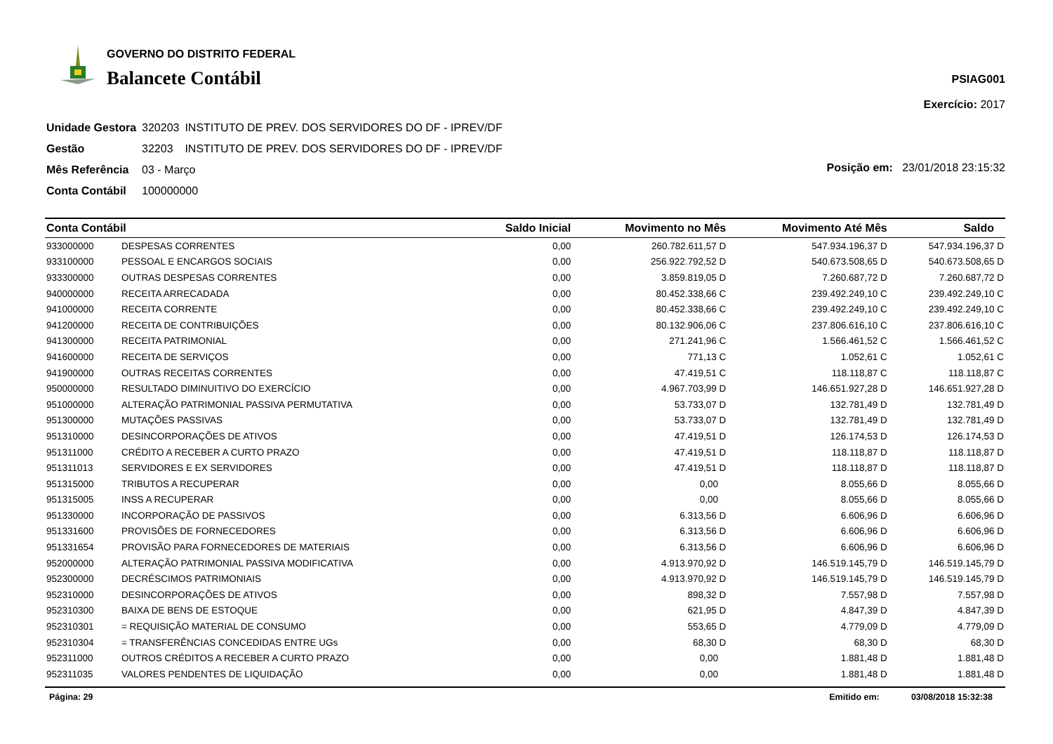GOVERNO DO DISTRITO FEDERAL
Balancete Contábil
PSIAG001
Exercício: 2017
| Unidade Gestora | 320203 | INSTITUTO DE PREV. DOS SERVIDORES DO DF - IPREV/DF |
| Gestão | 32203 | INSTITUTO DE PREV. DOS SERVIDORES DO DF - IPREV/DF |
| Mês Referência | 03 - Março | |
| Conta Contábil | 100000000 | |
Posição em: 23/01/2018 23:15:32
| Conta Contábil | | Saldo Inicial | Movimento no Mês | Movimento Até Mês | Saldo |
| --- | --- | --- | --- | --- | --- |
| 933000000 | DESPESAS CORRENTES | 0,00 | 260.782.611,57 D | 547.934.196,37 D | 547.934.196,37 D |
| 933100000 | PESSOAL E ENCARGOS SOCIAIS | 0,00 | 256.922.792,52 D | 540.673.508,65 D | 540.673.508,65 D |
| 933300000 | OUTRAS DESPESAS CORRENTES | 0,00 | 3.859.819,05 D | 7.260.687,72 D | 7.260.687,72 D |
| 940000000 | RECEITA ARRECADADA | 0,00 | 80.452.338,66 C | 239.492.249,10 C | 239.492.249,10 C |
| 941000000 | RECEITA CORRENTE | 0,00 | 80.452.338,66 C | 239.492.249,10 C | 239.492.249,10 C |
| 941200000 | RECEITA DE CONTRIBUIÇÕES | 0,00 | 80.132.906,06 C | 237.806.616,10 C | 237.806.616,10 C |
| 941300000 | RECEITA PATRIMONIAL | 0,00 | 271.241,96 C | 1.566.461,52 C | 1.566.461,52 C |
| 941600000 | RECEITA DE SERVIÇOS | 0,00 | 771,13 C | 1.052,61 C | 1.052,61 C |
| 941900000 | OUTRAS RECEITAS CORRENTES | 0,00 | 47.419,51 C | 118.118,87 C | 118.118,87 C |
| 950000000 | RESULTADO DIMINUITIVO DO EXERCÍCIO | 0,00 | 4.967.703,99 D | 146.651.927,28 D | 146.651.927,28 D |
| 951000000 | ALTERAÇÃO PATRIMONIAL PASSIVA PERMUTATIVA | 0,00 | 53.733,07 D | 132.781,49 D | 132.781,49 D |
| 951300000 | MUTAÇÕES PASSIVAS | 0,00 | 53.733,07 D | 132.781,49 D | 132.781,49 D |
| 951310000 | DESINCORPORAÇÕES DE ATIVOS | 0,00 | 47.419,51 D | 126.174,53 D | 126.174,53 D |
| 951311000 | CRÉDITO A RECEBER A CURTO PRAZO | 0,00 | 47.419,51 D | 118.118,87 D | 118.118,87 D |
| 951311013 | SERVIDORES E EX SERVIDORES | 0,00 | 47.419,51 D | 118.118,87 D | 118.118,87 D |
| 951315000 | TRIBUTOS A RECUPERAR | 0,00 | 0,00 | 8.055,66 D | 8.055,66 D |
| 951315005 | INSS A RECUPERAR | 0,00 | 0,00 | 8.055,66 D | 8.055,66 D |
| 951330000 | INCORPORAÇÃO DE PASSIVOS | 0,00 | 6.313,56 D | 6.606,96 D | 6.606,96 D |
| 951331600 | PROVISÕES DE FORNECEDORES | 0,00 | 6.313,56 D | 6.606,96 D | 6.606,96 D |
| 951331654 | PROVISÃO PARA FORNECEDORES DE MATERIAIS | 0,00 | 6.313,56 D | 6.606,96 D | 6.606,96 D |
| 952000000 | ALTERAÇÃO PATRIMONIAL PASSIVA MODIFICATIVA | 0,00 | 4.913.970,92 D | 146.519.145,79 D | 146.519.145,79 D |
| 952300000 | DECRÉSCIMOS PATRIMONIAIS | 0,00 | 4.913.970,92 D | 146.519.145,79 D | 146.519.145,79 D |
| 952310000 | DESINCORPORAÇÕES DE ATIVOS | 0,00 | 898,32 D | 7.557,98 D | 7.557,98 D |
| 952310300 | BAIXA DE BENS DE ESTOQUE | 0,00 | 621,95 D | 4.847,39 D | 4.847,39 D |
| 952310301 | = REQUISIÇÃO MATERIAL DE CONSUMO | 0,00 | 553,65 D | 4.779,09 D | 4.779,09 D |
| 952310304 | = TRANSFERÊNCIAS CONCEDIDAS ENTRE UGs | 0,00 | 68,30 D | 68,30 D | 68,30 D |
| 952311000 | OUTROS CRÉDITOS A RECEBER A CURTO PRAZO | 0,00 | 0,00 | 1.881,48 D | 1.881,48 D |
| 952311035 | VALORES PENDENTES DE LIQUIDAÇÃO | 0,00 | 0,00 | 1.881,48 D | 1.881,48 D |
Página: 29 Emitido em: 03/08/2018 15:32:38